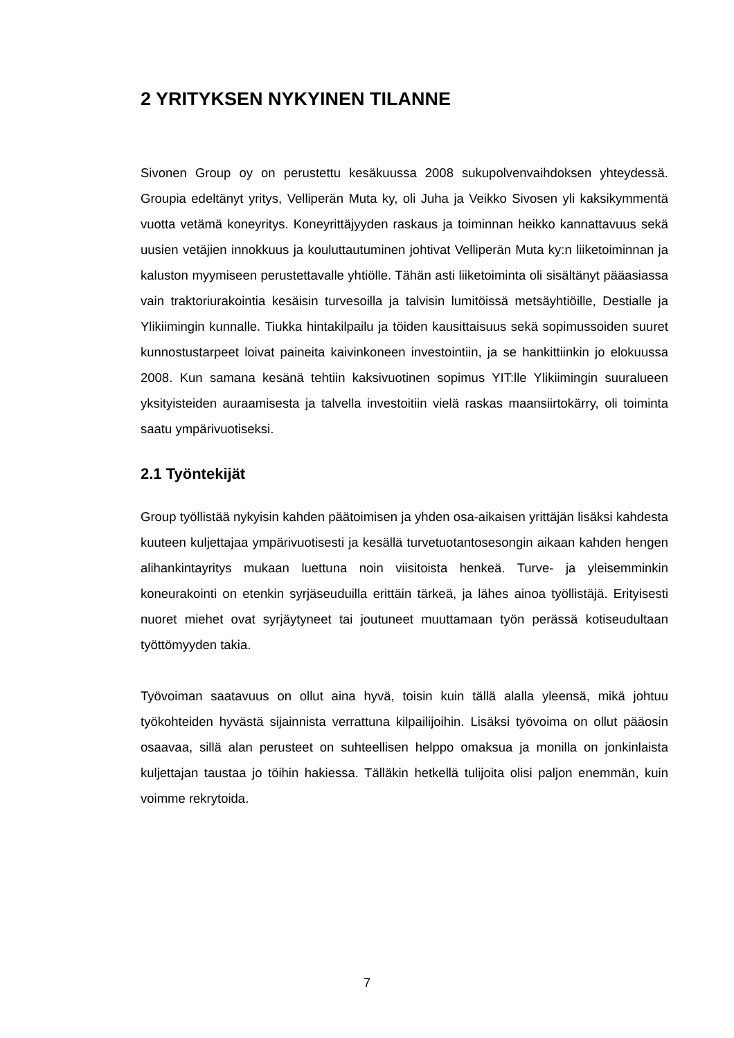2 YRITYKSEN NYKYINEN TILANNE
Sivonen Group oy on perustettu kesäkuussa 2008 sukupolvenvaihdoksen yhteydessä. Groupia edeltänyt yritys, Velliperän Muta ky, oli Juha ja Veikko Sivosen yli kaksikymmentä vuotta vetämä koneyritys. Koneyrittäjyyden raskaus ja toiminnan heikko kannattavuus sekä uusien vetäjien innokkuus ja kouluttautuminen johtivat Velliperän Muta ky:n liiketoiminnan ja kaluston myymiseen perustettavalle yhtiölle. Tähän asti liiketoiminta oli sisältänyt pääasiassa vain traktoriurakointia kesäisin turvesoilla ja talvisin lumitöissä metsäyhtiöille, Destialle ja Ylikiimingin kunnalle. Tiukka hintakilpailu ja töiden kausittaisuus sekä sopimussoiden suuret kunnostustarpeet loivat paineita kaivinkoneen investointiin, ja se hankittiinkin jo elokuussa 2008. Kun samana kesänä tehtiin kaksivuotinen sopimus YIT:lle Ylikiimingin suuralueen yksityisteiden auraamisesta ja talvella investoitiin vielä raskas maansiirtokärry, oli toiminta saatu ympärivuotiseksi.
2.1 Työntekijät
Group työllistää nykyisin kahden päätoimisen ja yhden osa-aikaisen yrittäjän lisäksi kahdesta kuuteen kuljettajaa ympärivuotisesti ja kesällä turvetuotantosesongin aikaan kahden hengen alihankintayritys mukaan luettuna noin viisitoista henkeä. Turve- ja yleisemminkin koneurakointi on etenkin syrjäseuduilla erittäin tärkeä, ja lähes ainoa työllistäjä. Erityisesti nuoret miehet ovat syrjäytyneet tai joutuneet muuttamaan työn perässä kotiseudultaan työttömyyden takia.
Työvoiman saatavuus on ollut aina hyvä, toisin kuin tällä alalla yleensä, mikä johtuu työkohteiden hyvästä sijainnista verrattuna kilpailijoihin. Lisäksi työvoima on ollut pääosin osaavaa, sillä alan perusteet on suhteellisen helppo omaksua ja monilla on jonkinlaista kuljettajan taustaa jo töihin hakiessa. Tälläkin hetkellä tulijoita olisi paljon enemmän, kuin voimme rekrytoida.
7